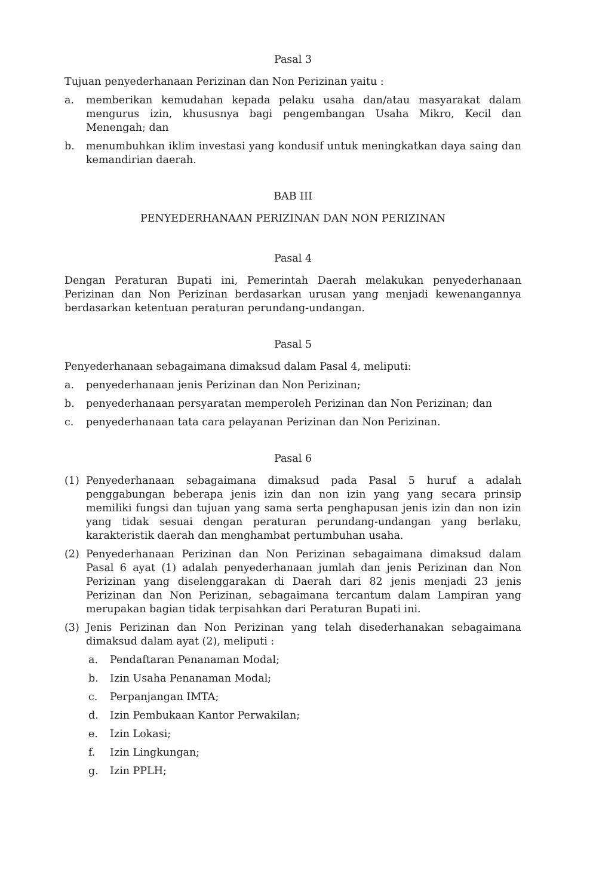Pasal 3
Tujuan penyederhanaan Perizinan dan Non Perizinan yaitu :
a. memberikan kemudahan kepada pelaku usaha dan/atau masyarakat dalam mengurus izin, khususnya bagi pengembangan Usaha Mikro, Kecil dan Menengah; dan
b. menumbuhkan iklim investasi yang kondusif untuk meningkatkan daya saing dan kemandirian daerah.
BAB III
PENYEDERHANAAN PERIZINAN DAN NON PERIZINAN
Pasal 4
Dengan Peraturan Bupati ini, Pemerintah Daerah melakukan penyederhanaan Perizinan dan Non Perizinan berdasarkan urusan yang menjadi kewenangannya berdasarkan ketentuan peraturan perundang-undangan.
Pasal 5
Penyederhanaan sebagaimana dimaksud dalam Pasal 4, meliputi:
a. penyederhanaan jenis Perizinan dan Non Perizinan;
b. penyederhanaan persyaratan memperoleh Perizinan dan Non Perizinan; dan
c. penyederhanaan tata cara pelayanan Perizinan dan Non Perizinan.
Pasal 6
(1) Penyederhanaan sebagaimana dimaksud pada Pasal 5 huruf a adalah penggabungan beberapa jenis izin dan non izin yang yang secara prinsip memiliki fungsi dan tujuan yang sama serta penghapusan jenis izin dan non izin yang tidak sesuai dengan peraturan perundang-undangan yang berlaku, karakteristik daerah dan menghambat pertumbuhan usaha.
(2) Penyederhanaan Perizinan dan Non Perizinan sebagaimana dimaksud dalam Pasal 6 ayat (1) adalah penyederhanaan jumlah dan jenis Perizinan dan Non Perizinan yang diselenggarakan di Daerah dari 82 jenis menjadi 23 jenis Perizinan dan Non Perizinan, sebagaimana tercantum dalam Lampiran yang merupakan bagian tidak terpisahkan dari Peraturan Bupati ini.
(3) Jenis Perizinan dan Non Perizinan yang telah disederhanakan sebagaimana dimaksud dalam ayat (2), meliputi :
a. Pendaftaran Penanaman Modal;
b. Izin Usaha Penanaman Modal;
c. Perpanjangan IMTA;
d. Izin Pembukaan Kantor Perwakilan;
e. Izin Lokasi;
f. Izin Lingkungan;
g. Izin PPLH;